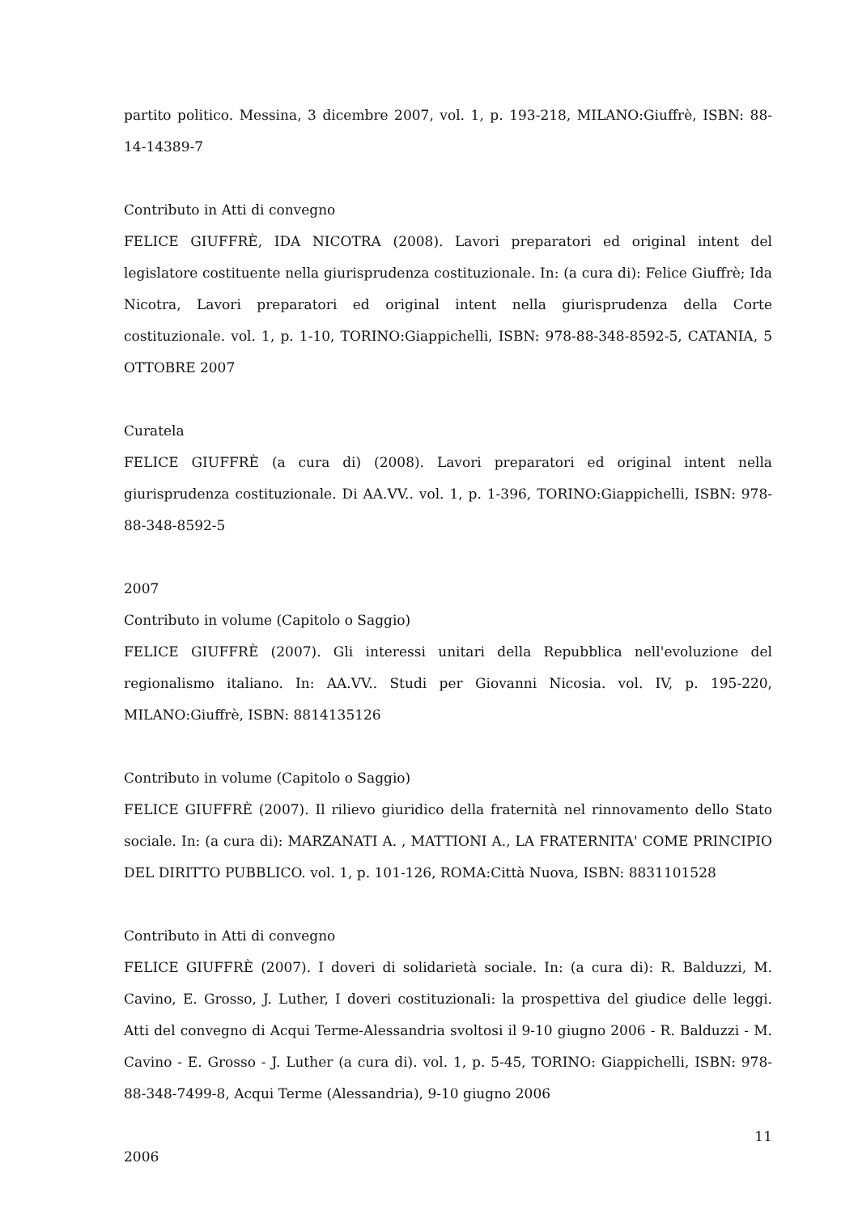partito politico. Messina, 3 dicembre 2007, vol. 1, p. 193-218, MILANO:Giuffrè, ISBN: 88-14-14389-7
Contributo in Atti di convegno
FELICE GIUFFRÈ, IDA NICOTRA (2008). Lavori preparatori ed original intent del legislatore costituente nella giurisprudenza costituzionale. In: (a cura di): Felice Giuffrè; Ida Nicotra, Lavori preparatori ed original intent nella giurisprudenza della Corte costituzionale. vol. 1, p. 1-10, TORINO:Giappichelli, ISBN: 978-88-348-8592-5, CATANIA, 5 OTTOBRE 2007
Curatela
FELICE GIUFFRÈ (a cura di) (2008). Lavori preparatori ed original intent nella giurisprudenza costituzionale. Di AA.VV.. vol. 1, p. 1-396, TORINO:Giappichelli, ISBN: 978-88-348-8592-5
2007
Contributo in volume (Capitolo o Saggio)
FELICE GIUFFRÈ (2007). Gli interessi unitari della Repubblica nell'evoluzione del regionalismo italiano. In: AA.VV.. Studi per Giovanni Nicosia. vol. IV, p. 195-220, MILANO:Giuffrè, ISBN: 8814135126
Contributo in volume (Capitolo o Saggio)
FELICE GIUFFRÈ (2007). Il rilievo giuridico della fraternità nel rinnovamento dello Stato sociale. In: (a cura di): MARZANATI A. , MATTIONI A., LA FRATERNITA' COME PRINCIPIO DEL DIRITTO PUBBLICO. vol. 1, p. 101-126, ROMA:Città Nuova, ISBN: 8831101528
Contributo in Atti di convegno
FELICE GIUFFRÈ (2007). I doveri di solidarietà sociale. In: (a cura di): R. Balduzzi, M. Cavino, E. Grosso, J. Luther, I doveri costituzionali: la prospettiva del giudice delle leggi. Atti del convegno di Acqui Terme-Alessandria svoltosi il 9-10 giugno 2006 - R. Balduzzi - M. Cavino - E. Grosso - J. Luther (a cura di). vol. 1, p. 5-45, TORINO: Giappichelli, ISBN: 978-88-348-7499-8, Acqui Terme (Alessandria), 9-10 giugno 2006
2006
11